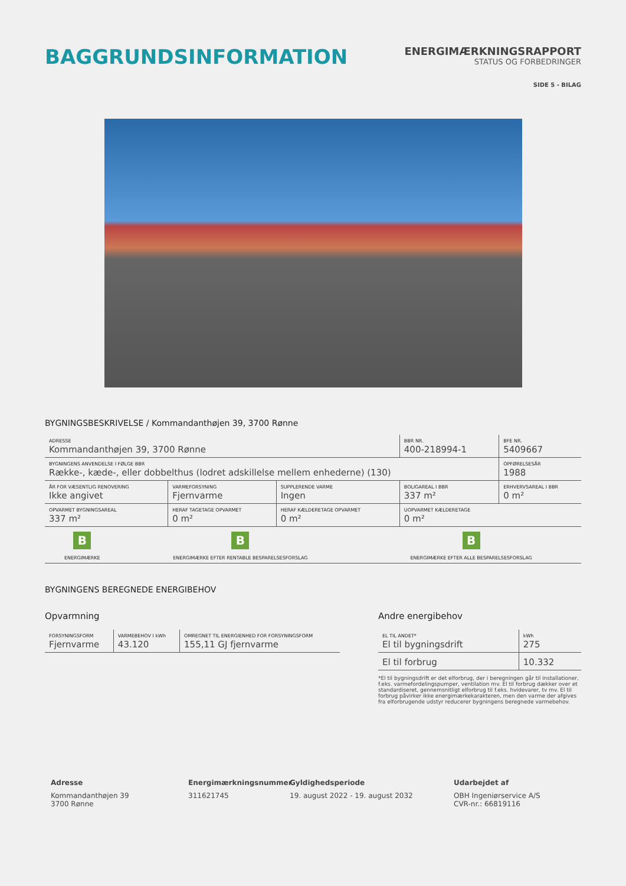BAGGRUNDSINFORMATION
ENERGIMÆRKNINGSRAPPORT
STATUS OG FORBEDRINGER
SIDE 5 - BILAG
BYGNINGSBESKRIVELSE / Kommandanthøjen 39, 3700 Rønne
| ADRESSE Kommandanthøjen 39, 3700 Rønne | | | BBR NR. 400-218994-1 | BFE NR. 5409667 |
| BYGNINGENS ANVENDELSE I FØLGE BBR Række-, kæde-, eller dobbelthus (lodret adskillelse mellem enhederne) (130) | | | | OPFØRELSESÅR 1988 |
| ÅR FOR VÆSENTLIG RENOVERING Ikke angivet | VARMEFORSYNING Fjernvarme | SUPPLERENDE VARME Ingen | BOLIGAREAL I BBR 337 m² | ERHVERVSAREAL I BBR 0 m² |
| OPVARMET BYGNINGSAREAL 337 m² | HERAF TAGETAGE OPVARMET 0 m² | HERAF KÆLDERETAGE OPVARMET 0 m² | UOPVARMET KÆLDERETAGE 0 m² | |
| B ENERGIMÆRKE | B ENERGIMÆRKE EFTER RENTABLE BESPARELSESFORSLAG | B ENERGIMÆRKE EFTER ALLE BESPARELSESFORSLAG |
BYGNINGENS BEREGNEDE ENERGIBEHOV
Opvarmning
| FORSYNINGSFORM Fjernvarme | VARMEBEHOV I kWh 43.120 | OMREGNET TIL ENERGIENHED FOR FORSYNINGSFORM 155,11 GJ fjernvarme |
Andre energibehov
| EL TIL ANDET* El til bygningsdrift | kWh 275 |
| El til forbrug | 10.332 |
*El til bygningsdrift er det elforbrug, der i beregningen går til installationer, f.eks. varmefordelingspumper, ventilation mv. El til forbrug dækker over et standardiseret, gennemsnitligt elforbrug til f.eks. hvidevarer, tv mv. El til forbrug påvirker ikke energimærkekarakteren, men den varme der afgives fra elforbrugende udstyr reducerer bygningens beregnede varmebehov.
Adresse
Kommandanthøjen 39
3700 Rønne
Energimærkningsnummer
311621745
Gyldighedsperiode
19. august 2022 - 19. august 2032
Udarbejdet af
OBH Ingeniørservice A/S
CVR-nr.: 66819116